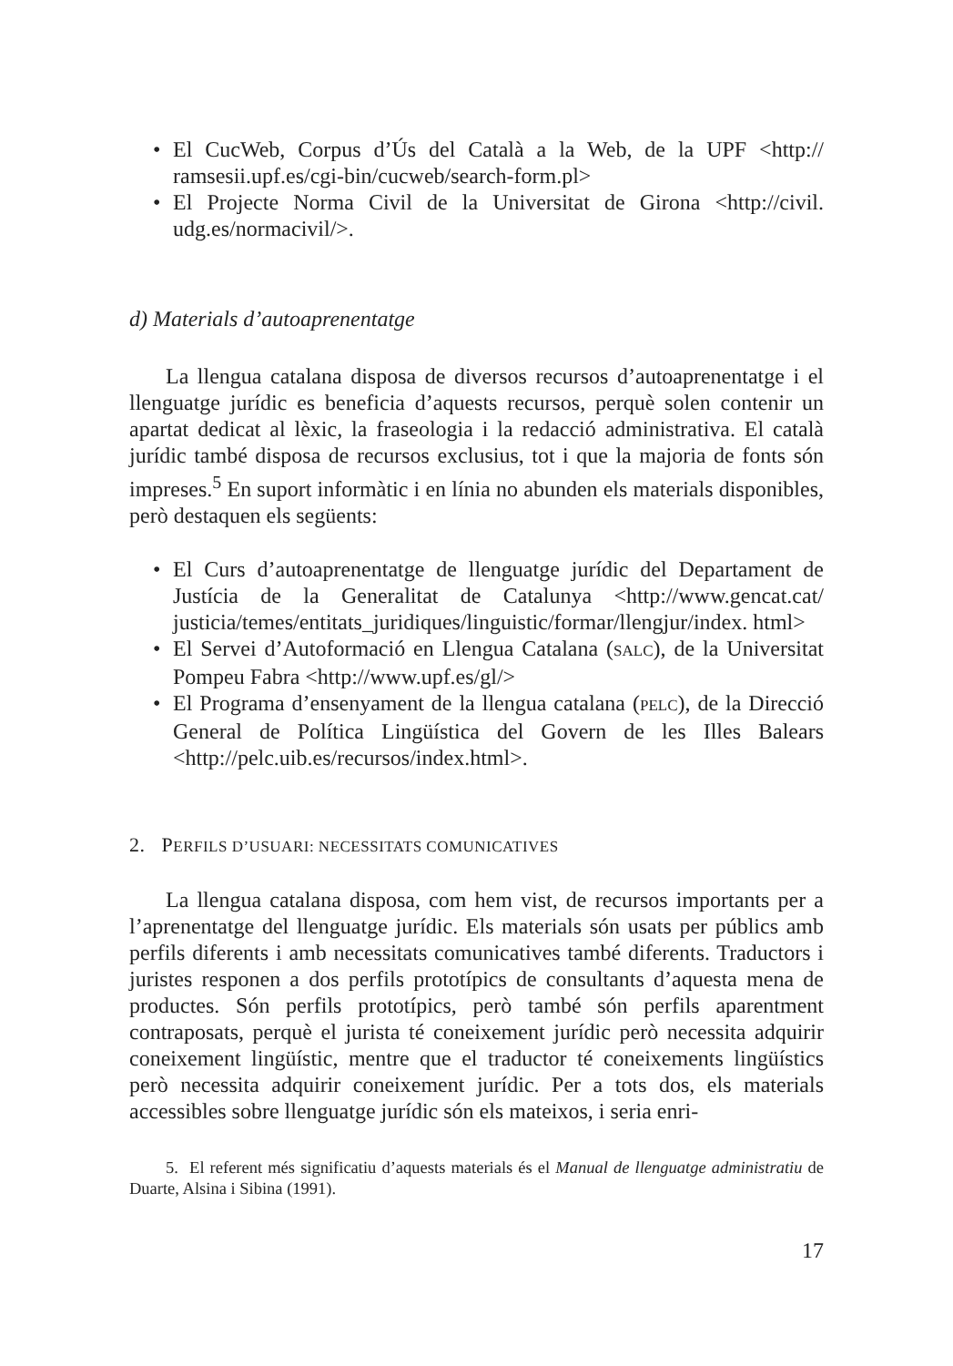• El CucWeb, Corpus d’Ús del Català a la Web, de la UPF <http:// ramsesii.upf.es/cgi-bin/cucweb/search-form.pl>
• El Projecte Norma Civil de la Universitat de Girona <http://civil. udg.es/normacivil/>.
d) Materials d’autoaprenentatge
La llengua catalana disposa de diversos recursos d’autoaprenentatge i el llenguatge jurídic es beneficia d’aquests recursos, perquè solen contenir un apartat dedicat al lèxic, la fraseologia i la redacció administrativa. El català jurídic també disposa de recursos exclusius, tot i que la majoria de fonts són impreses.<sup>5</sup> En suport informàtic i en línia no abunden els materials disponibles, però destaquen els següents:
• El Curs d’autoaprenentatge de llenguatge jurídic del Departament de Justícia de la Generalitat de Catalunya <http://www.gencat.cat/ justicia/temes/entitats_juridiques/linguistic/formar/llengjur/index. html>
• El Servei d’Autoformació en Llengua Catalana (SALC), de la Universitat Pompeu Fabra <http://www.upf.es/gl/>
• El Programa d’ensenyament de la llengua catalana (PELC), de la Direcció General de Política Lingüística del Govern de les Illes Balears <http://pelc.uib.es/recursos/index.html>.
2. PERFILS D’USUARI: NECESSITATS COMUNICATIVES
La llengua catalana disposa, com hem vist, de recursos importants per a l’aprenentatge del llenguatge jurídic. Els materials són usats per públics amb perfils diferents i amb necessitats comunicatives també diferents. Traductors i juristes responen a dos perfils prototípics de consultants d’aquesta mena de productes. Són perfils prototípics, però també són perfils aparentment contraposats, perquè el jurista té coneixement jurídic però necessita adquirir coneixement lingüístic, mentre que el traductor té coneixements lingüístics però necessita adquirir coneixement jurídic. Per a tots dos, els materials accessibles sobre llenguatge jurídic són els mateixos, i seria enri-
5. El referent més significatiu d’aquests materials és el Manual de llenguatge administratiu de Duarte, Alsina i Sibina (1991).
17